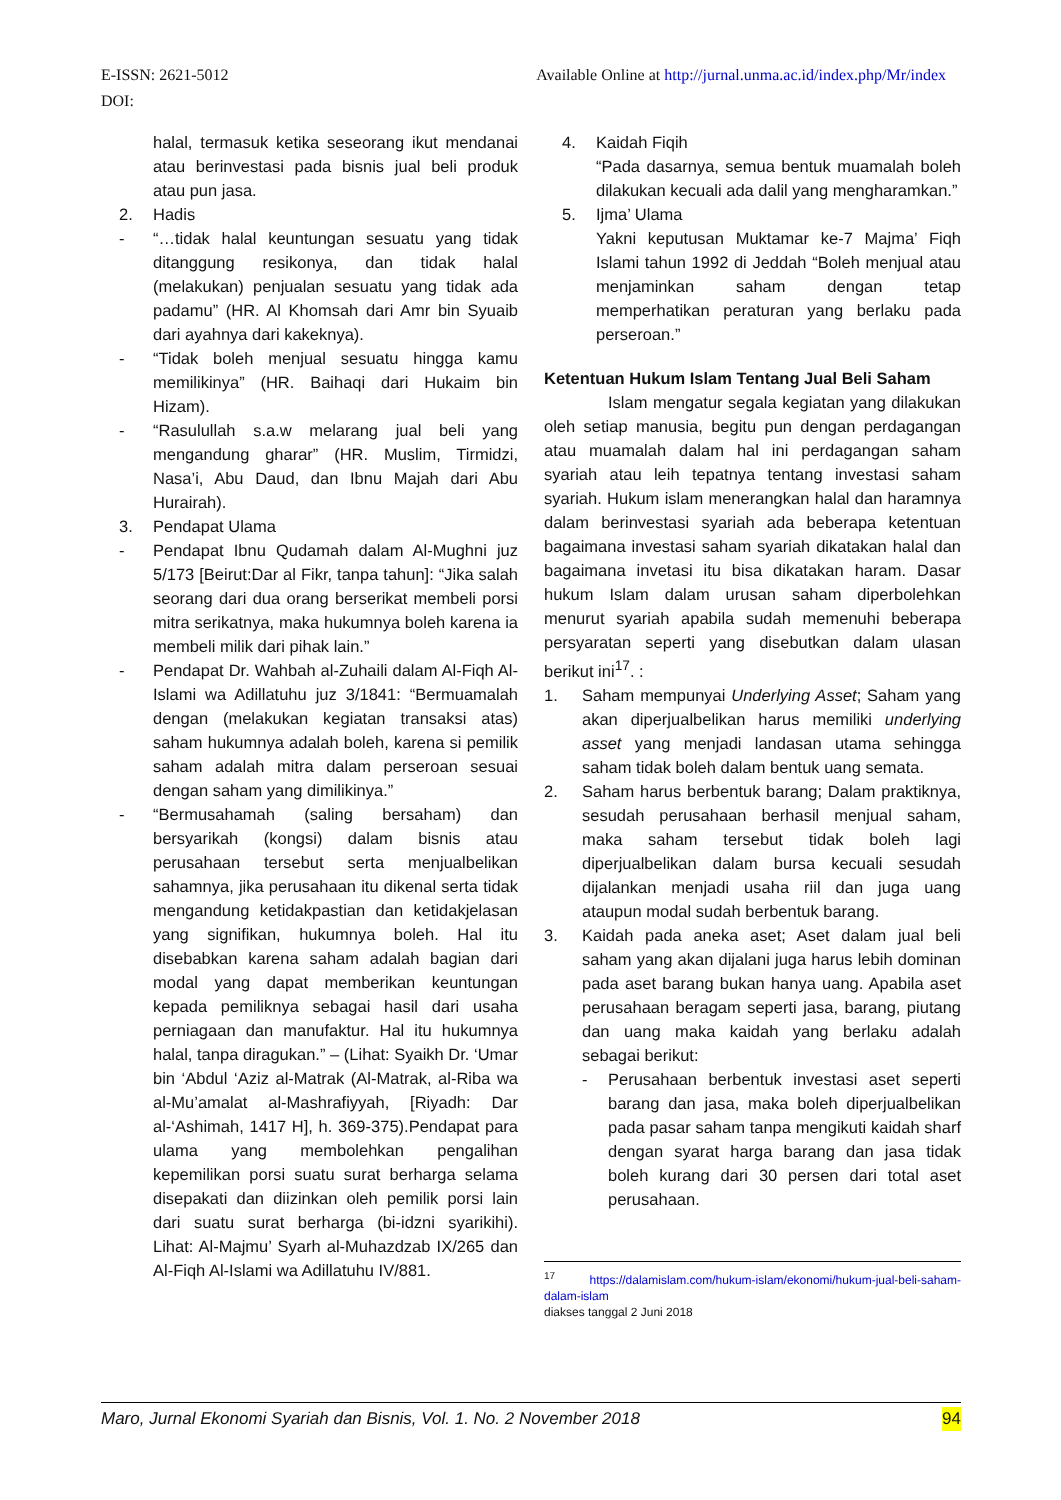E-ISSN: 2621-5012 Available Online at http://jurnal.unma.ac.id/index.php/Mr/index
DOI:
halal, termasuk ketika seseorang ikut mendanai atau berinvestasi pada bisnis jual beli produk atau pun jasa.
2. Hadis
- “…tidak halal keuntungan sesuatu yang tidak ditanggung resikonya, dan tidak halal (melakukan) penjualan sesuatu yang tidak ada padamu” (HR. Al Khomsah dari Amr bin Syuaib dari ayahnya dari kakeknya).
- “Tidak boleh menjual sesuatu hingga kamu memilikinya” (HR. Baihaqi dari Hukaim bin Hizam).
- “Rasulullah s.a.w melarang jual beli yang mengandung gharar” (HR. Muslim, Tirmidzi, Nasa’i, Abu Daud, dan Ibnu Majah dari Abu Hurairah).
3. Pendapat Ulama
- Pendapat Ibnu Qudamah dalam Al-Mughni juz 5/173 [Beirut:Dar al Fikr, tanpa tahun]: “Jika salah seorang dari dua orang berserikat membeli porsi mitra serikatnya, maka hukumnya boleh karena ia membeli milik dari pihak lain.”
- Pendapat Dr. Wahbah al-Zuhaili dalam Al-Fiqh Al-Islami wa Adillatuhu juz 3/1841: “Bermuamalah dengan (melakukan kegiatan transaksi atas) saham hukumnya adalah boleh, karena si pemilik saham adalah mitra dalam perseroan sesuai dengan saham yang dimilikinya.”
- “Bermusahamah (saling bersaham) dan bersyarikah (kongsi) dalam bisnis atau perusahaan tersebut serta menjualbelikan sahamnya, jika perusahaan itu dikenal serta tidak mengandung ketidakpastian dan ketidakjelasan yang signifikan, hukumnya boleh. Hal itu disebabkan karena saham adalah bagian dari modal yang dapat memberikan keuntungan kepada pemiliknya sebagai hasil dari usaha perniagaan dan manufaktur. Hal itu hukumnya halal, tanpa diragukan.” – (Lihat: Syaikh Dr. ‘Umar bin ‘Abdul ‘Aziz al-Matrak (Al-Matrak, al-Riba wa al-Mu’amalat al-Mashrafiyyah, [Riyadh: Dar al-‘Ashimah, 1417 H], h. 369-375).Pendapat para ulama yang membolehkan pengalihan kepemilikan porsi suatu surat berharga selama disepakati dan diizinkan oleh pemilik porsi lain dari suatu surat berharga (bi-idzni syarikihi). Lihat: Al-Majmu’ Syarh al-Muhazdzab IX/265 dan Al-Fiqh Al-Islami wa Adillatuhu IV/881.
4. Kaidah Fiqih
“Pada dasarnya, semua bentuk muamalah boleh dilakukan kecuali ada dalil yang mengharamkan.”
5. Ijma’ Ulama
Yakni keputusan Muktamar ke-7 Majma’ Fiqh Islami tahun 1992 di Jeddah “Boleh menjual atau menjaminkan saham dengan tetap memperhatikan peraturan yang berlaku pada perseroan.”
Ketentuan Hukum Islam Tentang Jual Beli Saham
Islam mengatur segala kegiatan yang dilakukan oleh setiap manusia, begitu pun dengan perdagangan atau muamalah dalam hal ini perdagangan saham syariah atau leih tepatnya tentang investasi saham syariah. Hukum islam menerangkan halal dan haramnya dalam berinvestasi syariah ada beberapa ketentuan bagaimana investasi saham syariah dikatakan halal dan bagaimana invetasi itu bisa dikatakan haram. Dasar hukum Islam dalam urusan saham diperbolehkan menurut syariah apabila sudah memenuhi beberapa persyaratan seperti yang disebutkan dalam ulasan berikut ini<sup>17</sup>. :
1. Saham mempunyai Underlying Asset; Saham yang akan diperjualbelikan harus memiliki underlying asset yang menjadi landasan utama sehingga saham tidak boleh dalam bentuk uang semata.
2. Saham harus berbentuk barang; Dalam praktiknya, sesudah perusahaan berhasil menjual saham, maka saham tersebut tidak boleh lagi diperjualbelikan dalam bursa kecuali sesudah dijalankan menjadi usaha riil dan juga uang ataupun modal sudah berbentuk barang.
3. Kaidah pada aneka aset; Aset dalam jual beli saham yang akan dijalani juga harus lebih dominan pada aset barang bukan hanya uang. Apabila aset perusahaan beragam seperti jasa, barang, piutang dan uang maka kaidah yang berlaku adalah sebagai berikut:
- Perusahaan berbentuk investasi aset seperti barang dan jasa, maka boleh diperjualbelikan pada pasar saham tanpa mengikuti kaidah sharf dengan syarat harga barang dan jasa tidak boleh kurang dari 30 persen dari total aset perusahaan.
<sup>17</sup> https://dalamislam.com/hukum-islam/ekonomi/hukum-jual-beli-saham-dalam-islam
diakses tanggal 2 Juni 2018
Maro, Jurnal Ekonomi Syariah dan Bisnis, Vol. 1. No. 2 November 2018 94